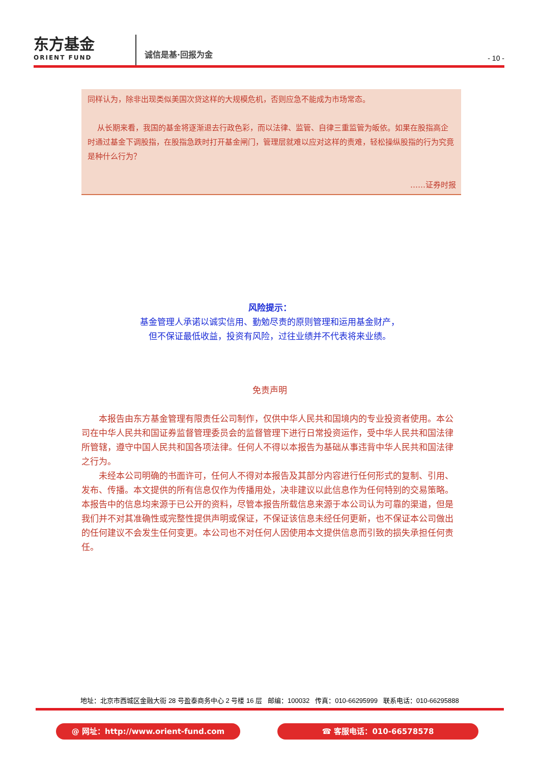东方基金
ORIENT FUND
诚信是基·回报为金
- 10 -
同样认为，除非出现类似美国次贷这样的大规模危机，否则应急不能成为市场常态。
从长期来看，我国的基金将逐渐退去行政色彩，而以法律、监管、自律三重监管为皈依。如果在股指高企时通过基金下调股指，在股指急跌时打开基金闸门，管理层就难以应对这样的责难，轻松操纵股指的行为究竟是种什么行为？
……证券时报
风险提示：
基金管理人承诺以诚实信用、勤勉尽责的原则管理和运用基金财产，
但不保证最低收益，投资有风险，过往业绩并不代表将来业绩。
免责声明
本报告由东方基金管理有限责任公司制作，仅供中华人民共和国境内的专业投资者使用。本公司在中华人民共和国证券监督管理委员会的监督管理下进行日常投资运作，受中华人民共和国法律所管辖，遵守中国人民共和国各项法律。任何人不得以本报告为基础从事违背中华人民共和国法律之行为。
未经本公司明确的书面许可，任何人不得对本报告及其部分内容进行任何形式的复制、引用、发布、传播。本文提供的所有信息仅作为传播用处，决非建议以此信息作为任何特别的交易策略。本报告中的信息均来源于已公开的资料，尽管本报告所载信息来源于本公司认为可靠的渠道，但是我们并不对其准确性或完整性提供声明或保证，不保证该信息未经任何更新，也不保证本公司做出的任何建议不会发生任何变更。本公司也不对任何人因使用本文提供信息而引致的损失承担任何责任。
地址：北京市西城区金融大街 28 号盈泰商务中心 2 号楼 16 层 邮编：100032 传真：010-66295999 联系电话：010-66295888
@ 网址：http://www.orient-fund.com ☎ 客服电话：010-66578578